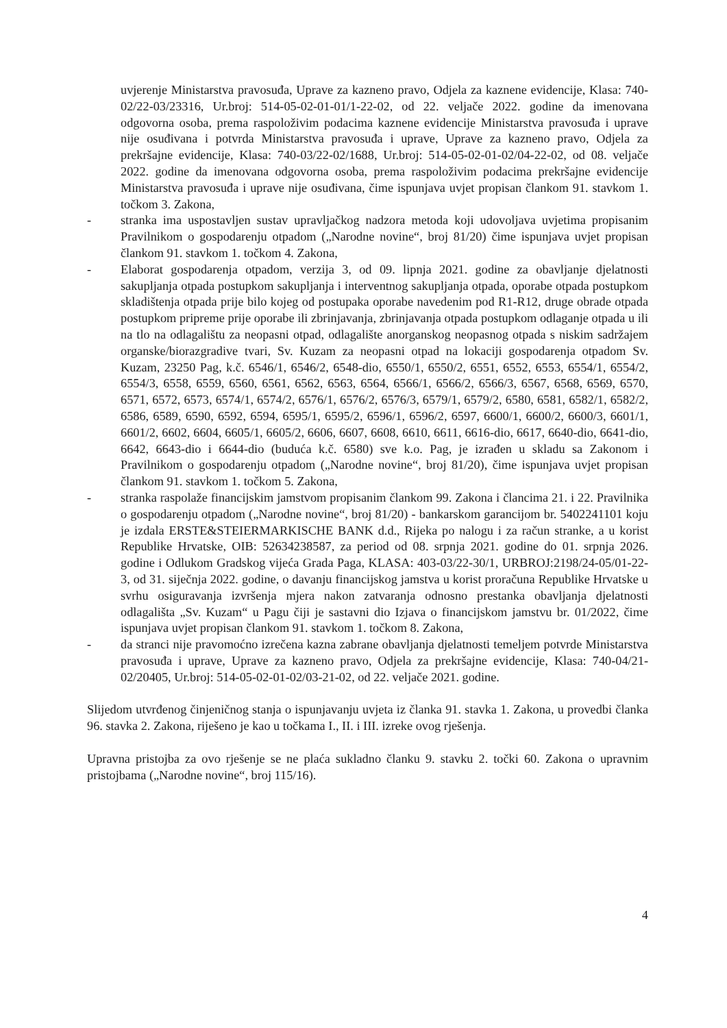uvjerenje Ministarstva pravosuđa, Uprave za kazneno pravo, Odjela za kaznene evidencije, Klasa: 740-02/22-03/23316, Ur.broj: 514-05-02-01-01/1-22-02, od 22. veljače 2022. godine da imenovana odgovorna osoba, prema raspoloživim podacima kaznene evidencije Ministarstva pravosuđa i uprave nije osuđivana i potvrda Ministarstva pravosuđa i uprave, Uprave za kazneno pravo, Odjela za prekršajne evidencije, Klasa: 740-03/22-02/1688, Ur.broj: 514-05-02-01-02/04-22-02, od 08. veljače 2022. godine da imenovana odgovorna osoba, prema raspoloživim podacima prekršajne evidencije Ministarstva pravosuđa i uprave nije osuđivana, čime ispunjava uvjet propisan člankom 91. stavkom 1. točkom 3. Zakona,
- stranka ima uspostavljen sustav upravljačkog nadzora metoda koji udovoljava uvjetima propisanim Pravilnikom o gospodarenju otpadom („Narodne novine“, broj 81/20) čime ispunjava uvjet propisan člankom 91. stavkom 1. točkom 4. Zakona,
- Elaborat gospodarenja otpadom, verzija 3, od 09. lipnja 2021. godine za obavljanje djelatnosti sakupljanja otpada postupkom sakupljanja i interventnog sakupljanja otpada, oporabe otpada postupkom skladištenja otpada prije bilo kojeg od postupaka oporabe navedenim pod R1-R12, druge obrade otpada postupkom pripreme prije oporabe ili zbrinjavanja, zbrinjavanja otpada postupkom odlaganje otpada u ili na tlo na odlagalištu za neopasni otpad, odlagalište anorganskog neopasnog otpada s niskim sadržajem organske/biorazgradive tvari, Sv. Kuzam za neopasni otpad na lokaciji gospodarenja otpadom Sv. Kuzam, 23250 Pag, k.č. 6546/1, 6546/2, 6548-dio, 6550/1, 6550/2, 6551, 6552, 6553, 6554/1, 6554/2, 6554/3, 6558, 6559, 6560, 6561, 6562, 6563, 6564, 6566/1, 6566/2, 6566/3, 6567, 6568, 6569, 6570, 6571, 6572, 6573, 6574/1, 6574/2, 6576/1, 6576/2, 6576/3, 6579/1, 6579/2, 6580, 6581, 6582/1, 6582/2, 6586, 6589, 6590, 6592, 6594, 6595/1, 6595/2, 6596/1, 6596/2, 6597, 6600/1, 6600/2, 6600/3, 6601/1, 6601/2, 6602, 6604, 6605/1, 6605/2, 6606, 6607, 6608, 6610, 6611, 6616-dio, 6617, 6640-dio, 6641-dio, 6642, 6643-dio i 6644-dio (buduća k.č. 6580) sve k.o. Pag, je izrađen u skladu sa Zakonom i Pravilnikom o gospodarenju otpadom („Narodne novine“, broj 81/20), čime ispunjava uvjet propisan člankom 91. stavkom 1. točkom 5. Zakona,
- stranka raspolaže financijskim jamstvom propisanim člankom 99. Zakona i člancima 21. i 22. Pravilnika o gospodarenju otpadom („Narodne novine“, broj 81/20) - bankarskom garancijom br. 5402241101 koju je izdala ERSTE&STEIERMARKISCHE BANK d.d., Rijeka po nalogu i za račun stranke, a u korist Republike Hrvatske, OIB: 52634238587, za period od 08. srpnja 2021. godine do 01. srpnja 2026. godine i Odlukom Gradskog vijeća Grada Paga, KLASA: 403-03/22-30/1, URBROJ:2198/24-05/01-22-3, od 31. siječnja 2022. godine, o davanju financijskog jamstva u korist proračuna Republike Hrvatske u svrhu osiguravanja izvršenja mjera nakon zatvaranja odnosno prestanka obavljanja djelatnosti odlagališta „Sv. Kuzam“ u Pagu čiji je sastavni dio Izjava o financijskom jamstvu br. 01/2022, čime ispunjava uvjet propisan člankom 91. stavkom 1. točkom 8. Zakona,
- da stranci nije pravomoćno izrečena kazna zabrane obavljanja djelatnosti temeljem potvrde Ministarstva pravosuđa i uprave, Uprave za kazneno pravo, Odjela za prekršajne evidencije, Klasa: 740-04/21-02/20405, Ur.broj: 514-05-02-01-02/03-21-02, od 22. veljače 2021. godine.
Slijedom utvrđenog činjeničnog stanja o ispunjavanju uvjeta iz članka 91. stavka 1. Zakona, u provedbi članka 96. stavka 2. Zakona, riješeno je kao u točkama I., II. i III. izreke ovog rješenja.
Upravna pristojba za ovo rješenje se ne plaća sukladno članku 9. stavku 2. točki 60. Zakona o upravnim pristojbama („Narodne novine“, broj 115/16).
4